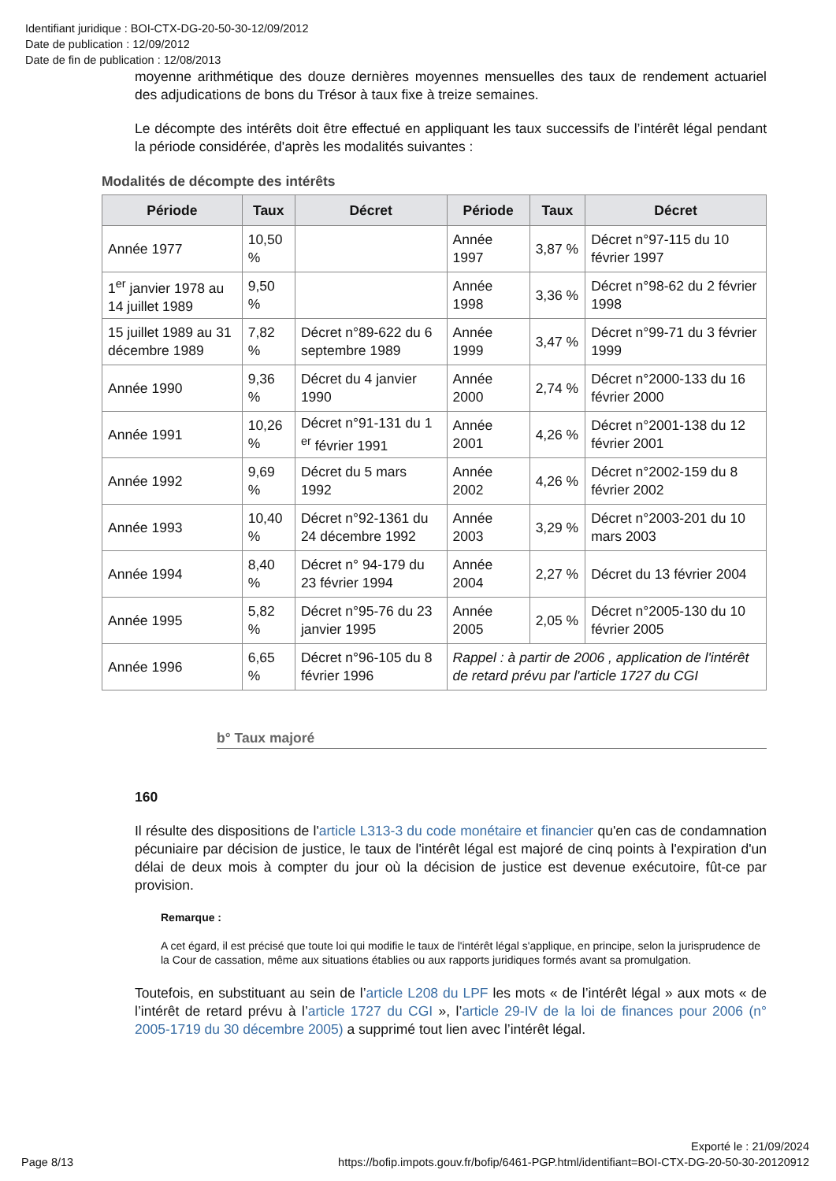Identifiant juridique : BOI-CTX-DG-20-50-30-12/09/2012
Date de publication : 12/09/2012
Date de fin de publication : 12/08/2013
moyenne arithmétique des douze dernières moyennes mensuelles des taux de rendement actuariel des adjudications de bons du Trésor à taux fixe à treize semaines.
Le décompte des intérêts doit être effectué en appliquant les taux successifs de l’intérêt légal pendant la période considérée, d'après les modalités suivantes :
Modalités de décompte des intérêts
| Période | Taux | Décret | Période | Taux | Décret |
| --- | --- | --- | --- | --- | --- |
| Année 1977 | 10,50 % | | Année 1997 | 3,87 % | Décret n°97-115 du 10 février 1997 |
| 1<sup>er</sup> janvier 1978 au 14 juillet 1989 | 9,50 % | | Année 1998 | 3,36 % | Décret n°98-62 du 2 février 1998 |
| 15 juillet 1989 au 31 décembre 1989 | 7,82 % | Décret n°89-622 du 6 septembre 1989 | Année 1999 | 3,47 % | Décret n°99-71 du 3 février 1999 |
| Année 1990 | 9,36 % | Décret du 4 janvier 1990 | Année 2000 | 2,74 % | Décret n°2000-133 du 16 février 2000 |
| Année 1991 | 10,26 % | Décret n°91-131 du 1 <sup>er</sup> février 1991 | Année 2001 | 4,26 % | Décret n°2001-138 du 12 février 2001 |
| Année 1992 | 9,69 % | Décret du 5 mars 1992 | Année 2002 | 4,26 % | Décret n°2002-159 du 8 février 2002 |
| Année 1993 | 10,40 % | Décret n°92-1361 du 24 décembre 1992 | Année 2003 | 3,29 % | Décret n°2003-201 du 10 mars 2003 |
| Année 1994 | 8,40 % | Décret n° 94-179 du 23 février 1994 | Année 2004 | 2,27 % | Décret du 13 février 2004 |
| Année 1995 | 5,82 % | Décret n°95-76 du 23 janvier 1995 | Année 2005 | 2,05 % | Décret n°2005-130 du 10 février 2005 |
| Année 1996 | 6,65 % | Décret n°96-105 du 8 février 1996 | Rappel : à partir de 2006 , application de l'intérêt de retard prévu par l'article 1727 du CGI | | |
b° Taux majoré
160
Il résulte des dispositions de l'article L313-3 du code monétaire et financier qu'en cas de condamnation pécuniaire par décision de justice, le taux de l'intérêt légal est majoré de cinq points à l'expiration d'un délai de deux mois à compter du jour où la décision de justice est devenue exécutoire, fût-ce par provision.
Remarque :
A cet égard, il est précisé que toute loi qui modifie le taux de l'intérêt légal s'applique, en principe, selon la jurisprudence de la Cour de cassation, même aux situations établies ou aux rapports juridiques formés avant sa promulgation.
Toutefois, en substituant au sein de l’article L208 du LPF les mots « de l’intérêt légal » aux mots « de l’intérêt de retard prévu à l’article 1727 du CGI », l’article 29-IV de la loi de finances pour 2006 (n° 2005-1719 du 30 décembre 2005) a supprimé tout lien avec l’intérêt légal.
Exporté le : 21/09/2024
Page 8/13 https://bofip.impots.gouv.fr/bofip/6461-PGP.html/identifiant=BOI-CTX-DG-20-50-30-20120912